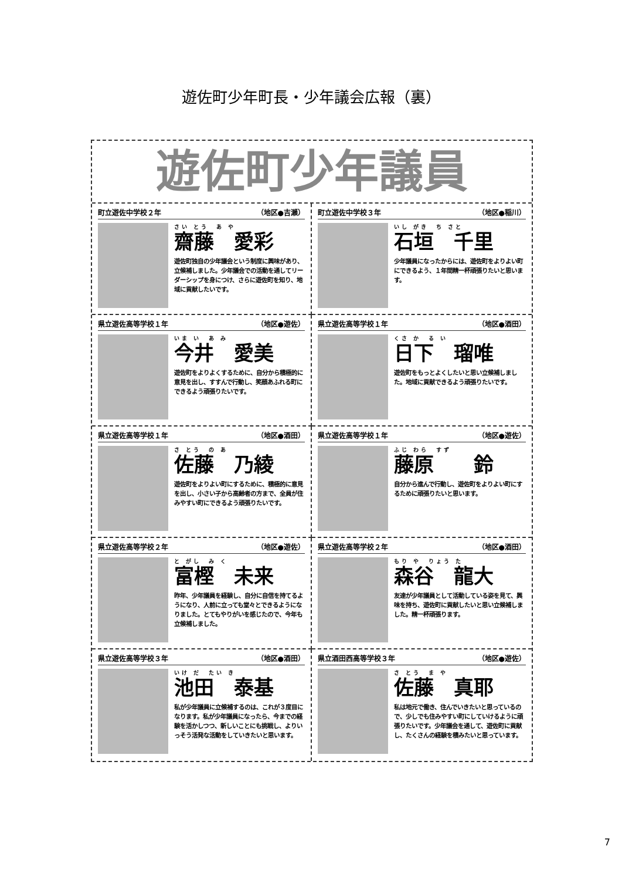遊佐町少年町長・少年議会広報（裏）
遊佐町少年議員
町立遊佐中学校２年 （地区●吉瀬）
さい とう　あ や
齋藤　愛彩
遊佐町独自の少年議会という制度に興味があり、立候補しました。少年議会での活動を通してリーダーシップを身につけ、さらに遊佐町を知り、地域に貢献したいです。
町立遊佐中学校３年 （地区●稲川）
いし がき　ち さと
石垣　千里
少年議員になったからには、遊佐町をよりよい町にできるよう、１年間精一杯頑張りたいと思います。
県立遊佐高等学校１年 （地区●遊佐）
いま い　あ み
今井　愛美
遊佐町をよりよくするために、自分から積極的に意見を出し、すすんで行動し、笑顔あふれる町にできるよう頑張りたいです。
県立遊佐高等学校１年 （地区●酒田）
くさ か　る い
日下　瑠唯
遊佐町をもっとよくしたいと思い立候補しました。地域に貢献できるよう頑張りたいです。
県立遊佐高等学校１年 （地区●酒田）
さ とう　の あ
佐藤　乃綾
遊佐町をよりよい町にするために、積極的に意見を出し、小さい子から高齢者の方まで、全員が住みやすい町にできるよう頑張りたいです。
県立遊佐高等学校１年 （地区●遊佐）
ふじ わら　すず
藤原　　鈴
自分から進んで行動し、遊佐町をよりよい町にするために頑張りたいと思います。
県立遊佐高等学校２年 （地区●遊佐）
と がし　み く
富樫　未来
昨年、少年議員を経験し、自分に自信を持てるようになり、人前に立っても堂々とできるようになりました。とてもやりがいを感じたので、今年も立候補しました。
県立遊佐高等学校２年 （地区●酒田）
もり や　りょう た
森谷　龍大
友達が少年議員として活動している姿を見て、興味を持ち、遊佐町に貢献したいと思い立候補しました。精一杯頑張ります。
県立遊佐高等学校３年 （地区●酒田）
いけ だ　たい き
池田　泰基
私が少年議員に立候補するのは、これが３度目になります。私が少年議員になったら、今までの経験を活かしつつ、新しいことにも挑戦し、よりいっそう活発な活動をしていきたいと思います。
県立酒田西高等学校３年 （地区●遊佐）
さ とう　ま や
佐藤　真耶
私は地元で働き、住んでいきたいと思っているので、少しでも住みやすい町にしていけるように頑張りたいです。少年議会を通して、遊佐町に貢献し、たくさんの経験を積みたいと思っています。
7